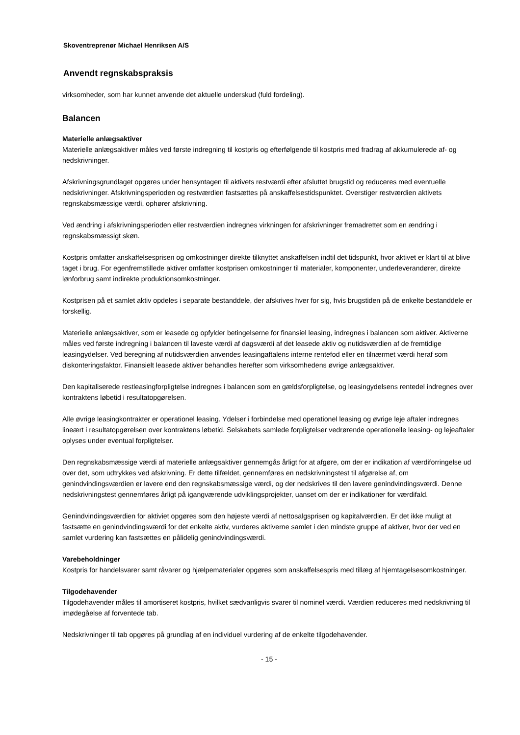Skoventreprenør Michael Henriksen A/S
Anvendt regnskabspraksis
virksomheder, som har kunnet anvende det aktuelle underskud (fuld fordeling).
Balancen
Materielle anlægsaktiver
Materielle anlægsaktiver måles ved første indregning til kostpris og efterfølgende til kostpris med fradrag af akkumulerede af- og nedskrivninger.
Afskrivningsgrundlaget opgøres under hensyntagen til aktivets restværdi efter afsluttet brugstid og reduceres med eventuelle nedskrivninger. Afskrivningsperioden og restværdien fastsættes på anskaffelsestidspunktet. Overstiger restværdien aktivets regnskabsmæssige værdi, ophører afskrivning.
Ved ændring i afskrivningsperioden eller restværdien indregnes virkningen for afskrivninger fremadrettet som en ændring i regnskabsmæssigt skøn.
Kostpris omfatter anskaffelsesprisen og omkostninger direkte tilknyttet anskaffelsen indtil det tidspunkt, hvor aktivet er klart til at blive taget i brug. For egenfremstillede aktiver omfatter kostprisen omkostninger til materialer, komponenter, underleverandører, direkte lønforbrug samt indirekte produktionsomkostninger.
Kostprisen på et samlet aktiv opdeles i separate bestanddele, der afskrives hver for sig, hvis brugstiden på de enkelte bestanddele er forskellig.
Materielle anlægsaktiver, som er leasede og opfylder betingelserne for finansiel leasing, indregnes i balancen som aktiver. Aktiverne måles ved første indregning i balancen til laveste værdi af dagsværdi af det leasede aktiv og nutidsværdien af de fremtidige leasingydelser. Ved beregning af nutidsværdien anvendes leasingaftalens interne rentefod eller en tilnærmet værdi heraf som diskonteringsfaktor. Finansielt leasede aktiver behandles herefter som virksomhedens øvrige anlægsaktiver.
Den kapitaliserede restleasingforpligtelse indregnes i balancen som en gældsforpligtelse, og leasingydelsens rentedel indregnes over kontraktens løbetid i resultatopgørelsen.
Alle øvrige leasingkontrakter er operationel leasing. Ydelser i forbindelse med operationel leasing og øvrige leje aftaler indregnes lineært i resultatopgørelsen over kontraktens løbetid. Selskabets samlede forpligtelser vedrørende operationelle leasing- og lejeaftaler oplyses under eventual forpligtelser.
Den regnskabsmæssige værdi af materielle anlægsaktiver gennemgås årligt for at afgøre, om der er indikation af værdiforringelse ud over det, som udtrykkes ved afskrivning. Er dette tilfældet, gennemføres en nedskrivningstest til afgørelse af, om genindvindingsværdien er lavere end den regnskabsmæssige værdi, og der nedskrives til den lavere genindvindingsværdi. Denne nedskrivningstest gennemføres årligt på igangværende udviklingsprojekter, uanset om der er indikationer for værdifald.
Genindvindingsværdien for aktiviet opgøres som den højeste værdi af nettosalgsprisen og kapitalværdien. Er det ikke muligt at fastsætte en genindvindingsværdi for det enkelte aktiv, vurderes aktiverne samlet i den mindste gruppe af aktiver, hvor der ved en samlet vurdering kan fastsættes en pålidelig genindvindingsværdi.
Varebeholdninger
Kostpris for handelsvarer samt råvarer og hjælpematerialer opgøres som anskaffelsespris med tillæg af hjemtagelsesomkostninger.
Tilgodehavender
Tilgodehavender måles til amortiseret kostpris, hvilket sædvanligvis svarer til nominel værdi. Værdien reduceres med nedskrivning til imødegåelse af forventede tab.
Nedskrivninger til tab opgøres på grundlag af en individuel vurdering af de enkelte tilgodehavender.
- 15 -